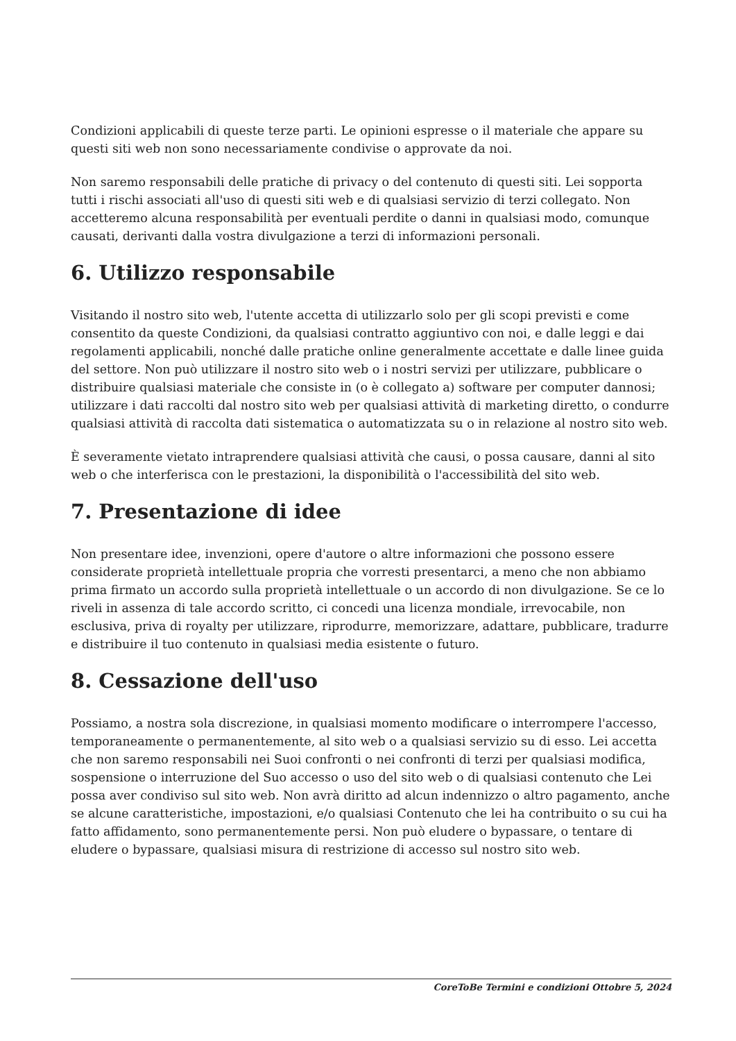Condizioni applicabili di queste terze parti. Le opinioni espresse o il materiale che appare su questi siti web non sono necessariamente condivise o approvate da noi.
Non saremo responsabili delle pratiche di privacy o del contenuto di questi siti. Lei sopporta tutti i rischi associati all'uso di questi siti web e di qualsiasi servizio di terzi collegato. Non accetteremo alcuna responsabilità per eventuali perdite o danni in qualsiasi modo, comunque causati, derivanti dalla vostra divulgazione a terzi di informazioni personali.
6. Utilizzo responsabile
Visitando il nostro sito web, l'utente accetta di utilizzarlo solo per gli scopi previsti e come consentito da queste Condizioni, da qualsiasi contratto aggiuntivo con noi, e dalle leggi e dai regolamenti applicabili, nonché dalle pratiche online generalmente accettate e dalle linee guida del settore. Non può utilizzare il nostro sito web o i nostri servizi per utilizzare, pubblicare o distribuire qualsiasi materiale che consiste in (o è collegato a) software per computer dannosi; utilizzare i dati raccolti dal nostro sito web per qualsiasi attività di marketing diretto, o condurre qualsiasi attività di raccolta dati sistematica o automatizzata su o in relazione al nostro sito web.
È severamente vietato intraprendere qualsiasi attività che causi, o possa causare, danni al sito web o che interferisca con le prestazioni, la disponibilità o l'accessibilità del sito web.
7. Presentazione di idee
Non presentare idee, invenzioni, opere d'autore o altre informazioni che possono essere considerate proprietà intellettuale propria che vorresti presentarci, a meno che non abbiamo prima firmato un accordo sulla proprietà intellettuale o un accordo di non divulgazione. Se ce lo riveli in assenza di tale accordo scritto, ci concedi una licenza mondiale, irrevocabile, non esclusiva, priva di royalty per utilizzare, riprodurre, memorizzare, adattare, pubblicare, tradurre e distribuire il tuo contenuto in qualsiasi media esistente o futuro.
8. Cessazione dell'uso
Possiamo, a nostra sola discrezione, in qualsiasi momento modificare o interrompere l'accesso, temporaneamente o permanentemente, al sito web o a qualsiasi servizio su di esso. Lei accetta che non saremo responsabili nei Suoi confronti o nei confronti di terzi per qualsiasi modifica, sospensione o interruzione del Suo accesso o uso del sito web o di qualsiasi contenuto che Lei possa aver condiviso sul sito web. Non avrà diritto ad alcun indennizzo o altro pagamento, anche se alcune caratteristiche, impostazioni, e/o qualsiasi Contenuto che lei ha contribuito o su cui ha fatto affidamento, sono permanentemente persi. Non può eludere o bypassare, o tentare di eludere o bypassare, qualsiasi misura di restrizione di accesso sul nostro sito web.
CoreToBe Termini e condizioni Ottobre 5, 2024